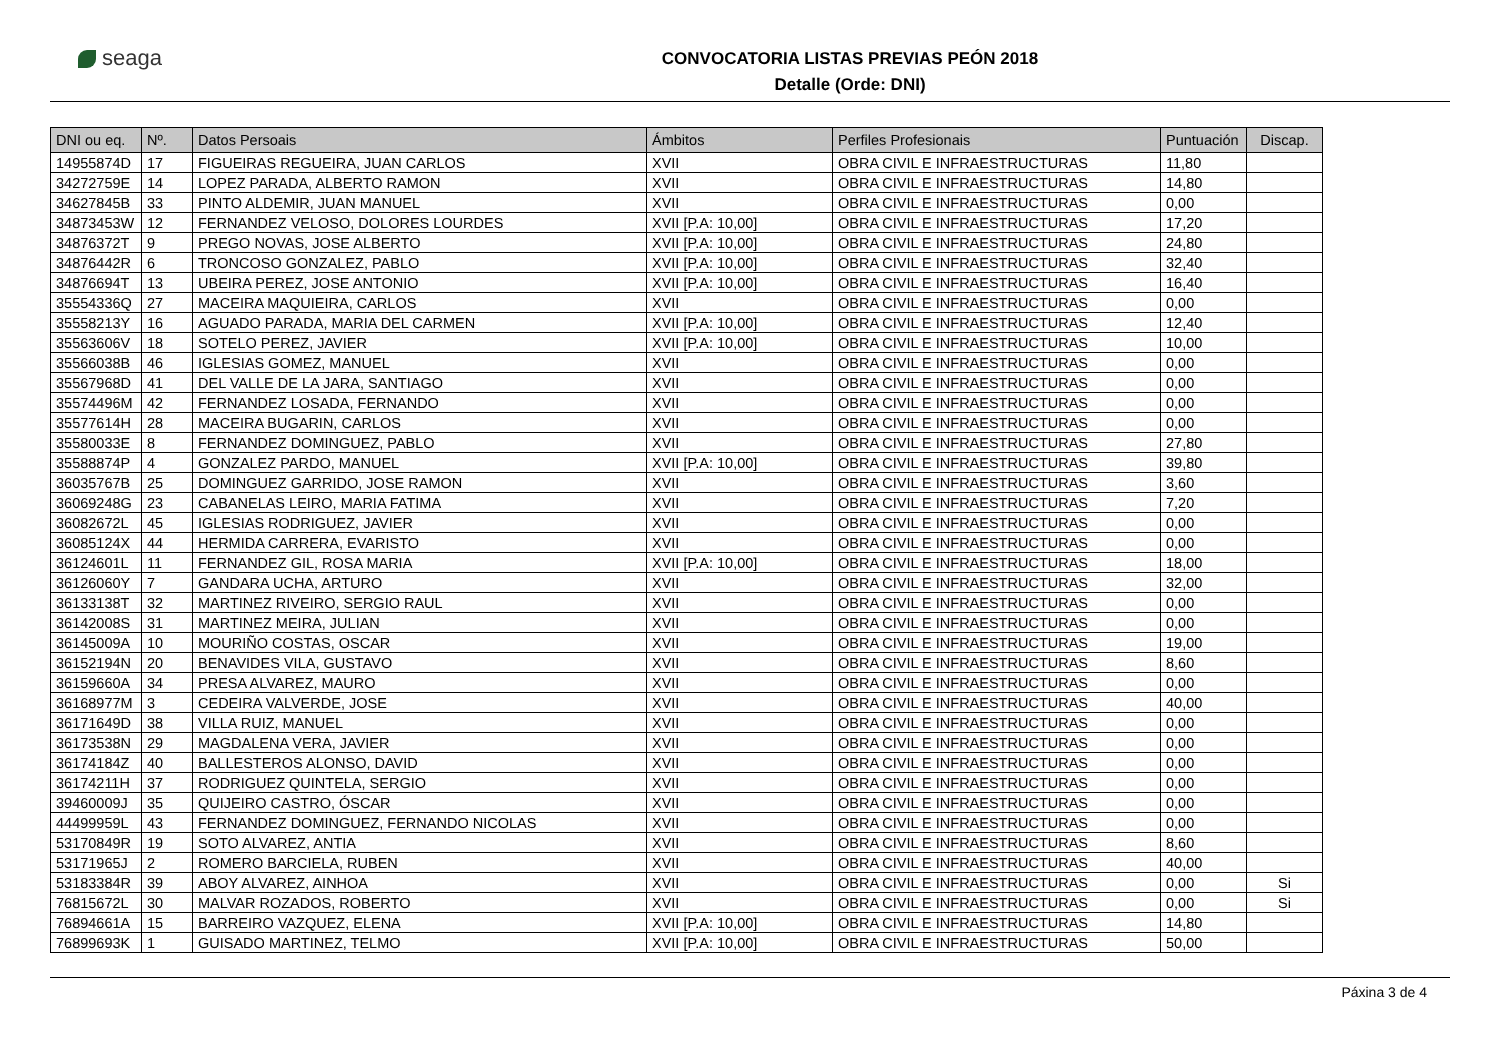seaga
CONVOCATORIA LISTAS PREVIAS PEÓN 2018
Detalle (Orde: DNI)
| DNI ou eq. | Nº. | Datos Persoais | Ámbitos | Perfiles Profesionais | Puntuación | Discap. |
| --- | --- | --- | --- | --- | --- | --- |
| 14955874D | 17 | FIGUEIRAS REGUEIRA, JUAN CARLOS | XVII | OBRA CIVIL E INFRAESTRUCTURAS | 11,80 | |
| 34272759E | 14 | LOPEZ PARADA, ALBERTO RAMON | XVII | OBRA CIVIL E INFRAESTRUCTURAS | 14,80 | |
| 34627845B | 33 | PINTO ALDEMIR, JUAN MANUEL | XVII | OBRA CIVIL E INFRAESTRUCTURAS | 0,00 | |
| 34873453W | 12 | FERNANDEZ VELOSO, DOLORES LOURDES | XVII [P.A: 10,00] | OBRA CIVIL E INFRAESTRUCTURAS | 17,20 | |
| 34876372T | 9 | PREGO NOVAS, JOSE ALBERTO | XVII [P.A: 10,00] | OBRA CIVIL E INFRAESTRUCTURAS | 24,80 | |
| 34876442R | 6 | TRONCOSO GONZALEZ, PABLO | XVII [P.A: 10,00] | OBRA CIVIL E INFRAESTRUCTURAS | 32,40 | |
| 34876694T | 13 | UBEIRA PEREZ, JOSE ANTONIO | XVII [P.A: 10,00] | OBRA CIVIL E INFRAESTRUCTURAS | 16,40 | |
| 35554336Q | 27 | MACEIRA MAQUIEIRA, CARLOS | XVII | OBRA CIVIL E INFRAESTRUCTURAS | 0,00 | |
| 35558213Y | 16 | AGUADO PARADA, MARIA DEL CARMEN | XVII [P.A: 10,00] | OBRA CIVIL E INFRAESTRUCTURAS | 12,40 | |
| 35563606V | 18 | SOTELO PEREZ, JAVIER | XVII [P.A: 10,00] | OBRA CIVIL E INFRAESTRUCTURAS | 10,00 | |
| 35566038B | 46 | IGLESIAS GOMEZ, MANUEL | XVII | OBRA CIVIL E INFRAESTRUCTURAS | 0,00 | |
| 35567968D | 41 | DEL VALLE DE LA JARA, SANTIAGO | XVII | OBRA CIVIL E INFRAESTRUCTURAS | 0,00 | |
| 35574496M | 42 | FERNANDEZ LOSADA, FERNANDO | XVII | OBRA CIVIL E INFRAESTRUCTURAS | 0,00 | |
| 35577614H | 28 | MACEIRA BUGARIN, CARLOS | XVII | OBRA CIVIL E INFRAESTRUCTURAS | 0,00 | |
| 35580033E | 8 | FERNANDEZ DOMINGUEZ, PABLO | XVII | OBRA CIVIL E INFRAESTRUCTURAS | 27,80 | |
| 35588874P | 4 | GONZALEZ PARDO, MANUEL | XVII [P.A: 10,00] | OBRA CIVIL E INFRAESTRUCTURAS | 39,80 | |
| 36035767B | 25 | DOMINGUEZ GARRIDO, JOSE RAMON | XVII | OBRA CIVIL E INFRAESTRUCTURAS | 3,60 | |
| 36069248G | 23 | CABANELAS LEIRO, MARIA FATIMA | XVII | OBRA CIVIL E INFRAESTRUCTURAS | 7,20 | |
| 36082672L | 45 | IGLESIAS RODRIGUEZ, JAVIER | XVII | OBRA CIVIL E INFRAESTRUCTURAS | 0,00 | |
| 36085124X | 44 | HERMIDA CARRERA, EVARISTO | XVII | OBRA CIVIL E INFRAESTRUCTURAS | 0,00 | |
| 36124601L | 11 | FERNANDEZ GIL, ROSA MARIA | XVII [P.A: 10,00] | OBRA CIVIL E INFRAESTRUCTURAS | 18,00 | |
| 36126060Y | 7 | GANDARA UCHA, ARTURO | XVII | OBRA CIVIL E INFRAESTRUCTURAS | 32,00 | |
| 36133138T | 32 | MARTINEZ RIVEIRO, SERGIO RAUL | XVII | OBRA CIVIL E INFRAESTRUCTURAS | 0,00 | |
| 36142008S | 31 | MARTINEZ MEIRA, JULIAN | XVII | OBRA CIVIL E INFRAESTRUCTURAS | 0,00 | |
| 36145009A | 10 | MOURIÑO COSTAS, OSCAR | XVII | OBRA CIVIL E INFRAESTRUCTURAS | 19,00 | |
| 36152194N | 20 | BENAVIDES VILA, GUSTAVO | XVII | OBRA CIVIL E INFRAESTRUCTURAS | 8,60 | |
| 36159660A | 34 | PRESA ALVAREZ, MAURO | XVII | OBRA CIVIL E INFRAESTRUCTURAS | 0,00 | |
| 36168977M | 3 | CEDEIRA VALVERDE, JOSE | XVII | OBRA CIVIL E INFRAESTRUCTURAS | 40,00 | |
| 36171649D | 38 | VILLA RUIZ, MANUEL | XVII | OBRA CIVIL E INFRAESTRUCTURAS | 0,00 | |
| 36173538N | 29 | MAGDALENA VERA, JAVIER | XVII | OBRA CIVIL E INFRAESTRUCTURAS | 0,00 | |
| 36174184Z | 40 | BALLESTEROS ALONSO, DAVID | XVII | OBRA CIVIL E INFRAESTRUCTURAS | 0,00 | |
| 36174211H | 37 | RODRIGUEZ QUINTELA, SERGIO | XVII | OBRA CIVIL E INFRAESTRUCTURAS | 0,00 | |
| 39460009J | 35 | QUIJEIRO CASTRO, ÓSCAR | XVII | OBRA CIVIL E INFRAESTRUCTURAS | 0,00 | |
| 44499959L | 43 | FERNANDEZ DOMINGUEZ, FERNANDO NICOLAS | XVII | OBRA CIVIL E INFRAESTRUCTURAS | 0,00 | |
| 53170849R | 19 | SOTO ALVAREZ, ANTIA | XVII | OBRA CIVIL E INFRAESTRUCTURAS | 8,60 | |
| 53171965J | 2 | ROMERO BARCIELA, RUBEN | XVII | OBRA CIVIL E INFRAESTRUCTURAS | 40,00 | |
| 53183384R | 39 | ABOY ALVAREZ, AINHOA | XVII | OBRA CIVIL E INFRAESTRUCTURAS | 0,00 | Si |
| 76815672L | 30 | MALVAR ROZADOS, ROBERTO | XVII | OBRA CIVIL E INFRAESTRUCTURAS | 0,00 | Si |
| 76894661A | 15 | BARREIRO VAZQUEZ, ELENA | XVII [P.A: 10,00] | OBRA CIVIL E INFRAESTRUCTURAS | 14,80 | |
| 76899693K | 1 | GUISADO MARTINEZ, TELMO | XVII [P.A: 10,00] | OBRA CIVIL E INFRAESTRUCTURAS | 50,00 | |
Páxina 3 de 4